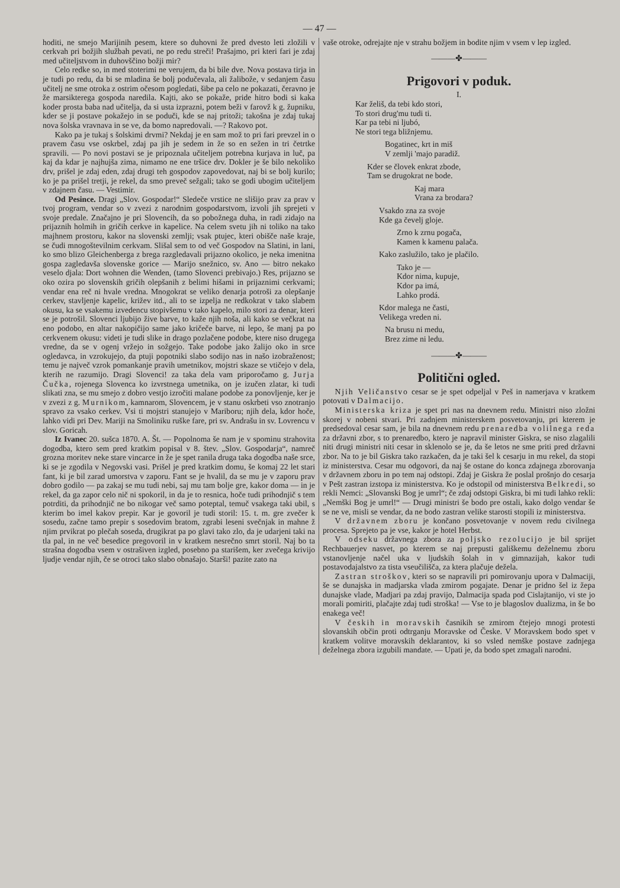— 47 —
hoditi, ne smejo Marijinih pesem, ktere so duhovni že pred dvesto leti zložili v cerkvah pri božjih službah pevati, ne po redu streči! Prašajmo, pri kteri fari je zdaj med učiteljstvom in duhovščino božji mir?
Celo redke so, in med stoterimi ne verujem, da bi bile dve. Nova postava tirja in je tudi po redu, da bi se mladina še bolj podučevala, ali žalibože, v sedanjem času učitelj ne sme otroka z ostrim očesom pogledati, šibe pa celo ne pokazati, čeravno je že marsikterega gospoda naredila. Kajti, ako se pokaže, pride hitro bodi si kaka koder prosta baba nad učitelja, da si usta izprazni, potem beži v farovž k g. župniku, kder se ji postave pokažejo in se poduči, kde se naj pritoži; takošna je zdaj tukaj nova šolska vravnava in se ve, da bomo napredovali. —? Rakovo pot.
Kako pa je tukaj s šolskimi drvmi? Nekdaj je en sam mož to pri fari prevzel in o pravem času vse oskrbel, zdaj pa jih je sedem in že so en sežen in tri četrtke spravili. — Po novi postavi se je pripoznala učiteljem potrebna kurjava in luč, pa kaj da kdar je najhujša zima, nimamo ne ene tršice drv. Dokler je še bilo nekoliko drv, prišel je zdaj eden, zdaj drugi teh gospodov zapovedovat, naj bi se bolj kurilo; ko je pa prišel tretji, je rekel, da smo preveč sežgali; tako se godi ubogim učiteljem v zdajnem času. — Vestimir.
Od Pesince. Dragi „Slov. Gospodar!“ Sledeče vrstice ne slišijo prav za prav v tvoj program, vendar so v zvezi z narodnim gospodarstvom, izvoli jih sprejeti v svoje predale. Značajno je pri Slovencih, da so pobožnega duha, in radi zidajo na prijaznih holmih in gričih cerkve in kapelice. Na celem svetu jih ni toliko na tako majhnem prostoru, kakor na slovenski zemlji; vsak ptujec, kteri obišče naše kraje, se čudi mnogoštevilnim cerkvam. Slišal sem to od več Gospodov na Slatini, in lani, ko smo blizo Gleichenberga z brega razgledavali prijazno okolico, je neka imenitna gospa zagledavša slovenske gorice — Marijo snežnico, sv. Ano — bitro nekako veselo djala: Dort wohnen die Wenden, (tamo Slovenci prebivajo.) Res, prijazno se oko ozira po slovenskih gričih olepšanih z belimi hišami in prijaznimi cerkvami; vendar ena reč ni hvale vredna. Mnogokrat se veliko denarja potroši za olepšanje cerkev, stavljenje kapelic, križev itd., ali to se izpelja ne redkokrat v tako slabem okusu, ka se vsakemu izvedencu stopivšemu v tako kapelo, milo stori za denar, kteri se je potrošil. Slovenci ljubijo žive barve, to kaže njih noša, ali kako se večkrat na eno podobo, en altar nakopičijo same jako kričeče barve, ni lepo, še manj pa po cerkvenem okusu: videti je tudi slike in drago pozlačene podobe, ktere niso drugega vredne, da se v ogenj vržejo in sožgejo. Take podobe jako žalijo oko in srce ogledavca, in vzrokujejo, da ptuji popotniki slabo sodijo nas in našo izobraženost; temu je največ vzrok pomankanje pravih umetnikov, mojstri skaze se vtičejo v dela, kterih ne razumijo. Dragi Slovenci! za taka dela vam priporočamo g. Jurja Čučka, rojenega Slovenca ko izvrstnega umetnika, on je izučen zlatar, ki tudi slikati zna, se mu smejo z dobro vestjo izročiti malane podobe za ponovljenje, ker je v zvezi z g. Murnikom, kamnarom, Slovencem, je v stanu oskrbeti vso znotranjo spravo za vsako cerkev. Vsi ti mojstri stanujejo v Mariboru; njih dela, kdor hoče, lahko vidi pri Dev. Mariji na Smoliniku ruške fare, pri sv. Andrašu in sv. Lovrencu v slov. Goricah.
Iz Ivanec 20. sušca 1870. A. Št. — Popolnoma še nam je v spominu strahovita dogodba, ktero sem pred kratkim popisal v 8. štev. „Slov. Gospodarja“, namreč grozna moritev neke stare vincarce in že je spet ranila druga taka dogodba naše srce, ki se je zgodila v Negovski vasi. Prišel je pred kratkim domu, še komaj 22 let stari fant, ki je bil zarad umorstva v zaporu. Fant se je hvalil, da se mu je v zaporu prav dobro godilo — pa zakaj se mu tudi nebi, saj mu tam bolje gre, kakor doma — in je rekel, da ga zapor celo nič ni spokoril, in da je to resnica, hoče tudi prihodnjič s tem potrditi, da prihodnjič ne bo nikogar več samo poteptal, temuč vsakega taki ubil, s kterim bo imel kakov prepir. Kar je govoril je tudi storil: 15. t. m. gre zvečer k sosedu, začne tamo prepir s sosedovim bratom, zgrabi leseni svečnjak in mahne ž njim prvikrat po plečah soseda, drugikrat pa po glavi tako zlo, da je udarjeni taki na tla pal, in ne več besedice pregovoril in v kratkem nesrečno smrt storil. Naj bo ta strašna dogodba vsem v ostrašiven izgled, posebno pa starišem, ker zvečega krivijo ljudje vendar njih, če se otroci tako slabo obnašajo. Starši! pazite zato na
vaše otroke, odrejajte nje v strahu božjem in bodite njim v vsem v lep izgled.
———✤———
Prigovori v poduk.
I.
Kar želiš, da tebi kdo stori,
To stori drug'mu tudi ti.
Kar pa tebi ni ljubó,
Ne stori tega bližnjemu.
Bogatinec, krt in miš
V zemlji 'majo paradiž.
Kder se človek enkrat zbode,
Tam se drugokrat ne bode.
Kaj mara
Vrana za brodara?
Vsakdo zna za svoje
Kde ga čevelj gloje.
Zrno k zrnu pogača,
Kamen k kamenu palača.
Kako zaslužilo, tako je plačilo.
Tako je —
Kdor nima, kupuje,
Kdor pa imá,
Lahko prodá.
Kdor malega ne časti,
Velikega vreden ni.
Na brusu ni medu,
Brez zime ni ledu.
———✤———
Politični ogled.
Njih Veličanstvo cesar se je spet odpeljal v Peš in namerjava v kratkem potovati v Dalmacijo.
Ministerska kriza je spet pri nas na dnevnem redu. Ministri niso zložni skorej v nobeni stvari. Pri zadnjem ministerskem posvetovanju, pri kterem je predsedoval cesar sam, je bila na dnevnem redu prenaredba volilnega reda za državni zbor, s to prenaredbo, ktero je napravil minister Giskra, se niso zlagalili niti drugi ministri niti cesar in sklenolo se je, da še letos ne sme priti pred državni zbor. Na to je bil Giskra tako razkačen, da je taki šel k cesarju in mu rekel, da stopi iz ministerstva. Cesar mu odgovori, da naj še ostane do konca zdajnega zborovanja v državnem zboru in po tem naj odstopi. Zdaj je Giskra že poslal prošnjo do cesarja v Pešt zastran izstopa iz ministerstva. Ko je odstopil od ministerstva Belkredi, so rekli Nemci: „Slovanski Bog je umrl“; če zdaj odstopi Giskra, bi mi tudi lahko rekli: „Nemški Bog je umrl!“ — Drugi ministri še bodo pre ostali, kako dolgo vendar še se ne ve, misli se vendar, da ne bodo zastran velike starosti stopili iz ministerstva.
V državnem zboru je končano posvetovanje v novem redu civilnega procesa. Sprejeto pa je vse, kakor je hotel Herbst.
V odseku državnega zbora za poljsko rezolucijo je bil sprijet Rechbauerjev nasvet, po kterem se naj prepusti gališkemu deželnemu zboru vstanovljenje načel uka v ljudskih šolah in v gimnazijah, kakor tudi postavodajalstvo za tista vseučilišča, za ktera plačuje dežela.
Zastran stroškov, kteri so se napravili pri pomirovanju upora v Dalmaciji, še se dunajska in madjarska vlada zmirom pogajate. Denar je pridno šel iz žepa dunajske vlade, Madjari pa zdaj pravijo, Dalmacija spada pod Cislajtanijo, vi ste jo morali pomiriti, plačajte zdaj tudi stroška! — Vse to je blagoslov dualizma, in še bo enakega več!
V českih in moravskih časnikih se zmirom čtejejo mnogi protesti slovanskih občin proti odtrganju Moravske od Česke. V Moravskem bodo spet v kratkem volitve moravskih deklarantov, ki so vsled nemške postave zadnjega deželnega zbora izgubili mandate. — Upati je, da bodo spet zmagali narodni.